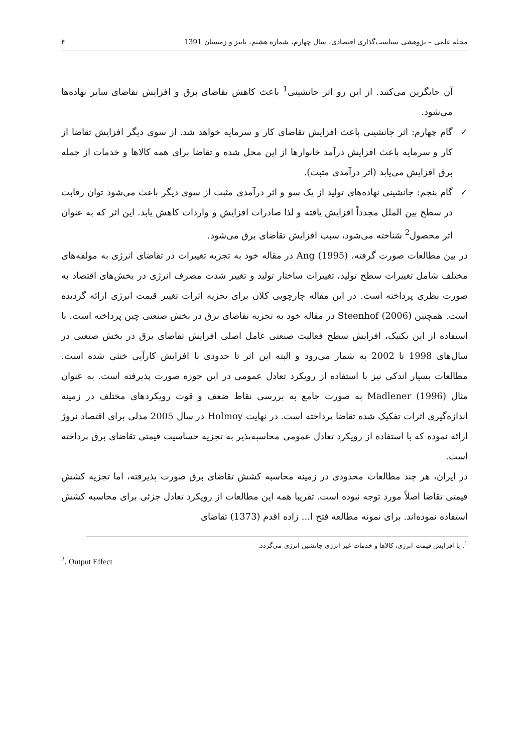مجله علمی – پژوهشی سیاست‌گذاری اقتصادی، سال چهارم، شماره هشتم، پاییز و زمستان 1391 ۴
آن جایگزین می‌کنند. از این رو اثر جانشینی<sup>1</sup> باعث کاهش تقاضای برق و افزایش تقاضای سایر نهاده‌ها می‌شود.
✓ گام چهارم: اثر جانشینی باعث افزایش تقاضای کار و سرمایه خواهد شد. از سوی دیگر افزایش تقاضا از کار و سرمایه باعث افزایش درآمد خانوارها از این محل شده و تقاضا برای همه کالاها و خدمات از جمله برق افزایش می‌یابد (اثر درآمدی مثبت).
✓ گام پنجم: جانشینی نهاده‌های تولید از یک سو و اثر درآمدی مثبت از سوی دیگر باعث می‌شود توان رقابت در سطح بین الملل مجدداً افزایش یافته و لذا صادرات افزایش و واردات کاهش یابد. این اثر که به عنوان اثر محصول<sup>2</sup> شناخته می‌شود، سبب افزایش تقاضای برق می‌شود.
در بین مطالعات صورت گرفته، Ang (1995) در مقاله خود به تجزیه تغییرات در تقاضای انرژی به مولفه‌های مختلف شامل تغییرات سطح تولید، تغییرات ساختار تولید و تغییر شدت مصرف انرژی در بخش‌های اقتصاد به صورت نظری پرداخته است. در این مقاله چارچوبی کلان برای تجزیه اثرات تغییر قیمت انرژی ارائه گردیده است. همچنین Steenhof (2006) در مقاله خود به تجزیه تقاضای برق در بخش صنعتی چین پرداخته است. با استفاده از این تکنیک، افزایش سطح فعالیت صنعتی عامل اصلی افزایش تقاضای برق در بخش صنعتی در سال‌های 1998 تا 2002 به شمار می‌رود و البته این اثر تا حدودی با افزایش کارآیی خنثی شده است. مطالعات بسیار اندکی نیز با استفاده از رویکرد تعادل عمومی در این حوزه صورت پذیرفته است. به عنوان مثال Madlener (1996) به صورت جامع به بررسی نقاط ضعف و قوت رویکردهای مختلف در زمینه اندازه‌گیری اثرات تفکیک شده تقاضا پرداخته است. در نهایت Holmoy در سال 2005 مدلی برای اقتصاد نروژ ارائه نموده که با استفاده از رویکرد تعادل عمومی محاسبه‌پذیر به تجزیه حساسیت قیمتی تقاضای برق پرداخته است.
در ایران، هر چند مطالعات محدودی در زمینه محاسبه کشش تقاضای برق صورت پذیرفته، اما تجزیه کشش قیمتی تقاضا اصلاً مورد توجه نبوده است. تقریبا همه این مطالعات از رویکرد تعادل جزئی برای محاسبه کشش استفاده نموده‌اند. برای نمونه مطالعه فتح ا... زاده اقدم (1373) تقاضای
<sup>1</sup>. با افزایش قیمت انرژی، کالاها و خدمات غیر انرژی جانشین انرژی می‌گردد.
<sup>2</sup>. Output Effect